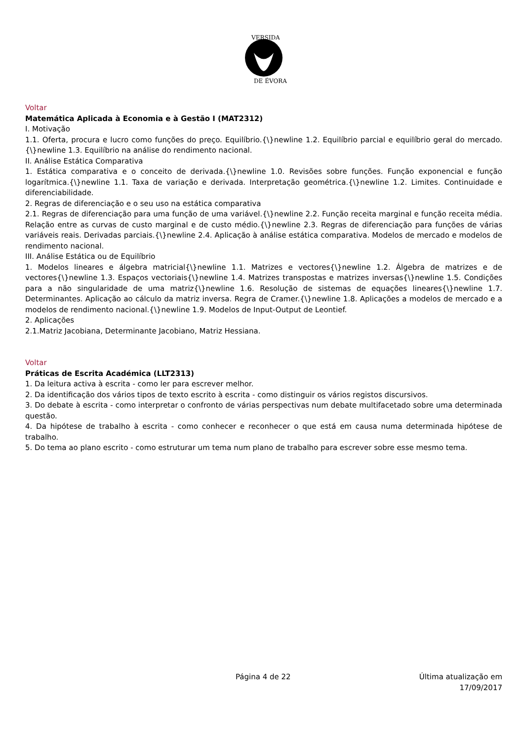VERSIDA
DE ÉVORA
Voltar
Matemática Aplicada à Economia e à Gestão I (MAT2312)
I. Motivação
1.1. Oferta, procura e lucro como funções do preço. Equilíbrio.{\}newline 1.2. Equilíbrio parcial e equilíbrio geral do mercado.{\}newline 1.3. Equilíbrio na análise do rendimento nacional.
II. Análise Estática Comparativa
1. Estática comparativa e o conceito de derivada.{\}newline 1.0. Revisões sobre funções. Função exponencial e função logarítmica.{\}newline 1.1. Taxa de variação e derivada. Interpretação geométrica.{\}newline 1.2. Limites. Continuidade e diferenciabilidade.
2. Regras de diferenciação e o seu uso na estática comparativa
2.1. Regras de diferenciação para uma função de uma variável.{\}newline 2.2. Função receita marginal e função receita média. Relação entre as curvas de custo marginal e de custo médio.{\}newline 2.3. Regras de diferenciação para funções de várias variáveis reais. Derivadas parciais.{\}newline 2.4. Aplicação à análise estática comparativa. Modelos de mercado e modelos de rendimento nacional.
III. Análise Estática ou de Equilíbrio
1. Modelos lineares e álgebra matricial{\}newline 1.1. Matrizes e vectores{\}newline 1.2. Álgebra de matrizes e de vectores{\}newline 1.3. Espaços vectoriais{\}newline 1.4. Matrizes transpostas e matrizes inversas{\}newline 1.5. Condições para a não singularidade de uma matriz{\}newline 1.6. Resolução de sistemas de equações lineares{\}newline 1.7. Determinantes. Aplicação ao cálculo da matriz inversa. Regra de Cramer.{\}newline 1.8. Aplicações a modelos de mercado e a modelos de rendimento nacional.{\}newline 1.9. Modelos de Input-Output de Leontief.
2. Aplicações
2.1.Matriz Jacobiana, Determinante Jacobiano, Matriz Hessiana.
Voltar
Práticas de Escrita Académica (LLT2313)
1. Da leitura activa à escrita - como ler para escrever melhor.
2. Da identificação dos vários tipos de texto escrito à escrita - como distinguir os vários registos discursivos.
3. Do debate à escrita - como interpretar o confronto de várias perspectivas num debate multifacetado sobre uma determinada questão.
4. Da hipótese de trabalho à escrita - como conhecer e reconhecer o que está em causa numa determinada hipótese de trabalho.
5. Do tema ao plano escrito - como estruturar um tema num plano de trabalho para escrever sobre esse mesmo tema.
Página 4 de 22 Última atualização em 17/09/2017